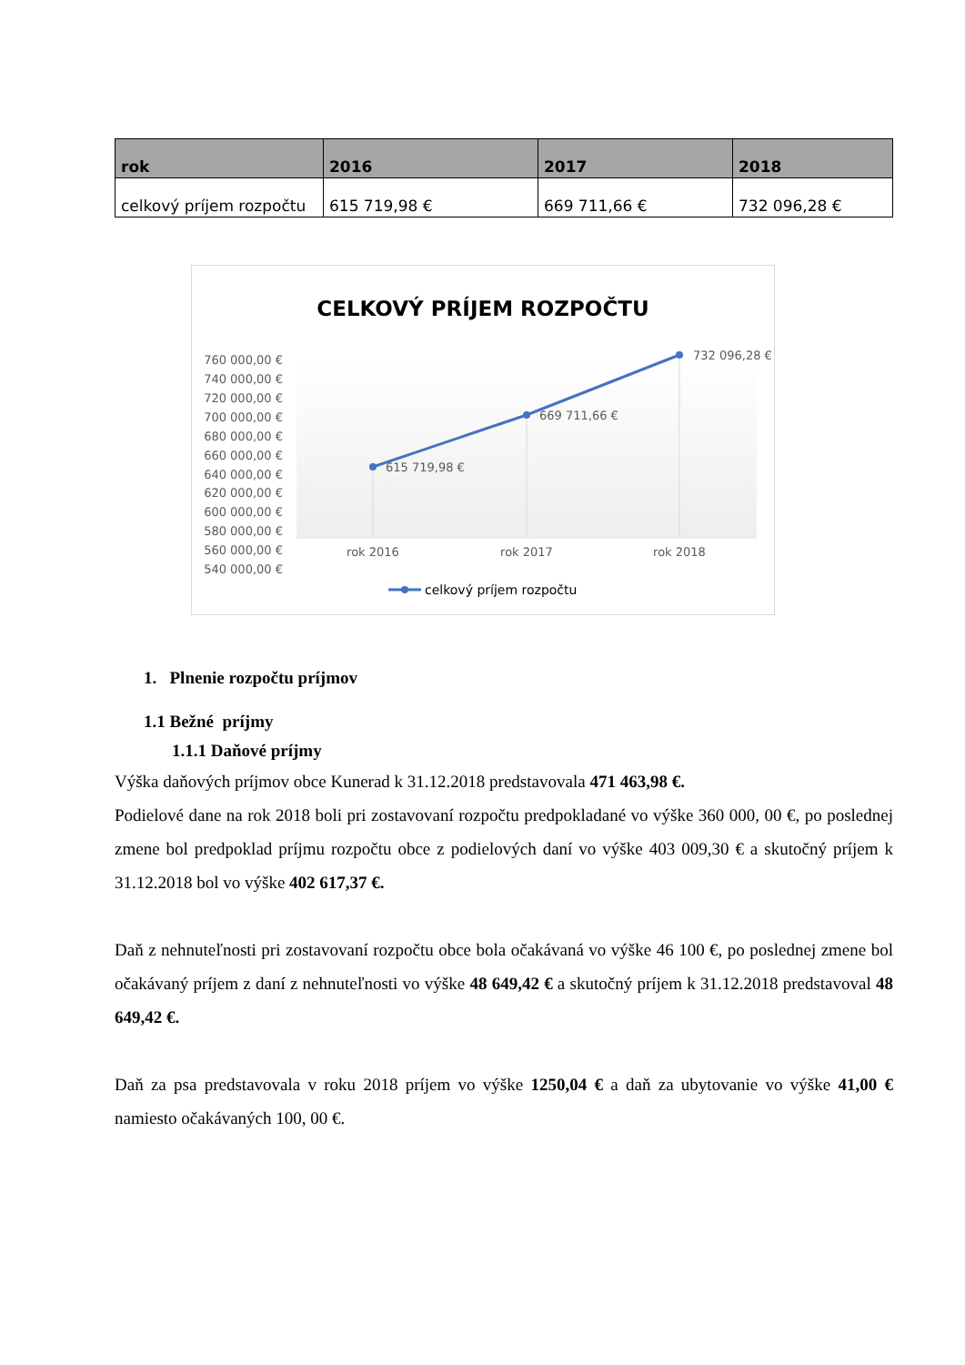| rok | 2016 | 2017 | 2018 |
| --- | --- | --- | --- |
| celkový príjem rozpočtu | 615 719,98 € | 669 711,66 € | 732 096,28 € |
CELKOVÝ PRÍJEM ROZPOČTU
760 000,00 €
740 000,00 €
720 000,00 €
700 000,00 €
680 000,00 €
660 000,00 €
640 000,00 €
620 000,00 €
600 000,00 €
580 000,00 €
560 000,00 €
540 000,00 €
615 719,98 €
669 711,66 €
732 096,28 €
rok 2016
rok 2017
rok 2018
celkový príjem rozpočtu
1. Plnenie rozpočtu príjmov
1.1 Bežné príjmy
1.1.1 Daňové príjmy
Výška daňových príjmov obce Kunerad k 31.12.2018 predstavovala 471 463,98 €.
Podielové dane na rok 2018 boli pri zostavovaní rozpočtu predpokladané vo výške 360 000, 00 €, po poslednej zmene bol predpoklad príjmu rozpočtu obce z podielových daní vo výške 403 009,30 € a skutočný príjem k 31.12.2018 bol vo výške 402 617,37 €.
Daň z nehnuteľnosti pri zostavovaní rozpočtu obce bola očakávaná vo výške 46 100 €, po poslednej zmene bol očakávaný príjem z daní z nehnuteľnosti vo výške 48 649,42 € a skutočný príjem k 31.12.2018 predstavoval 48 649,42 €.
Daň za psa predstavovala v roku 2018 príjem vo výške 1250,04 € a daň za ubytovanie vo výške 41,00 € namiesto očakávaných 100, 00 €.